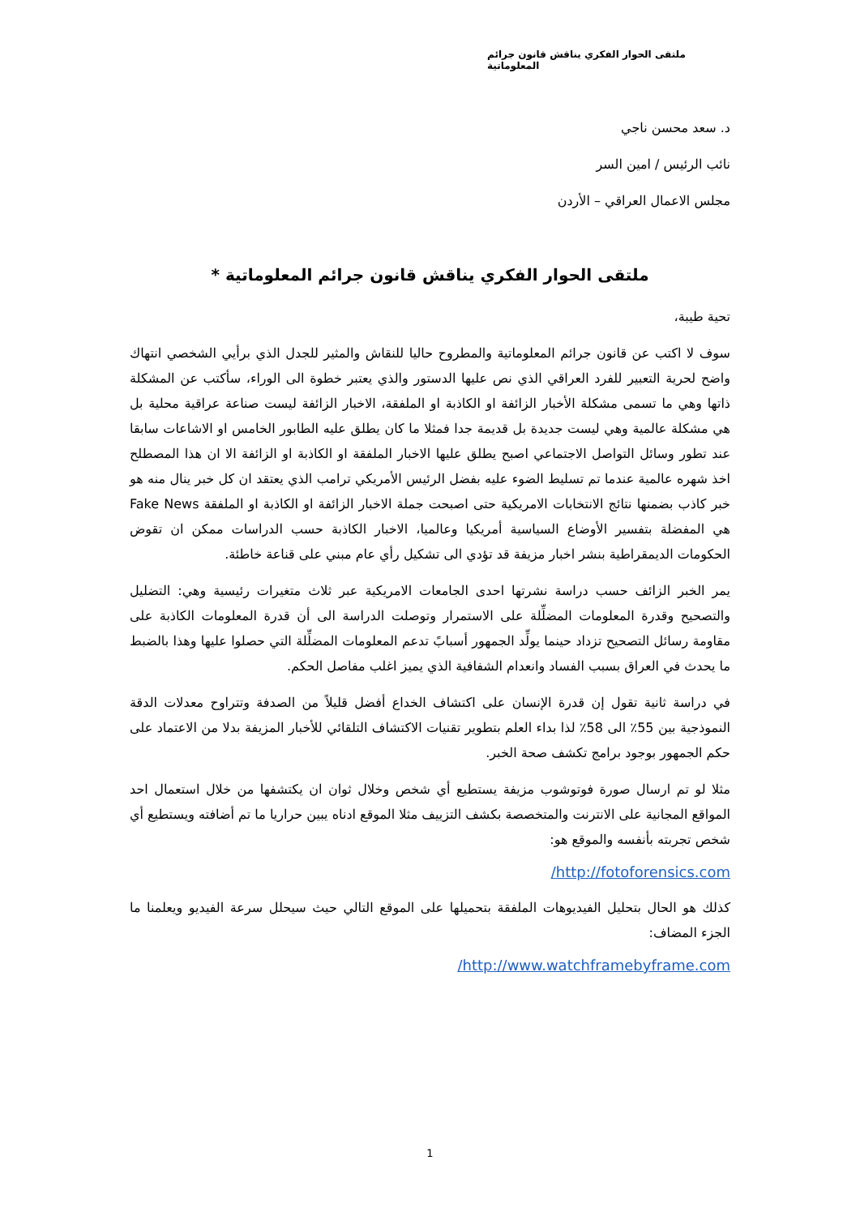ملتقى الحوار الفكري يناقش قانون جرائم المعلوماتية
د. سعد محسن ناجي
نائب الرئيس / امين السر
مجلس الاعمال العراقي – الأردن
ملتقى الحوار الفكري يناقش قانون جرائم المعلوماتية *
تحية طيبة،
سوف لا اكتب عن قانون جرائم المعلوماتية والمطروح حاليا للنقاش والمثير للجدل الذي برأيي الشخصي انتهاك واضح لحرية التعبير للفرد العراقي الذي نص عليها الدستور والذي يعتبر خطوة الى الوراء، سأكتب عن المشكلة ذاتها وهي ما تسمى مشكلة الأخبار الزائفة او الكاذبة او الملفقة، الاخبار الزائفة ليست صناعة عراقية محلية بل هي مشكلة عالمية وهي ليست جديدة بل قديمة جدا فمثلا ما كان يطلق عليه الطابور الخامس او الاشاعات سابقا عند تطور وسائل التواصل الاجتماعي اصبح يطلق عليها الاخبار الملفقة او الكاذبة او الزائفة الا ان هذا المصطلح اخذ شهره عالمية عندما تم تسليط الضوء عليه بفضل الرئيس الأمريكي ترامب الذي يعتقد ان كل خبر ينال منه هو خبر كاذب بضمنها نتائج الانتخابات الامريكية حتى اصبحت جملة الاخبار الزائفة او الكاذبة او الملفقة Fake News هي المفضلة بتفسير الأوضاع السياسية أمريكيا وعالميا، الاخبار الكاذبة حسب الدراسات ممكن ان تقوض الحكومات الديمقراطية بنشر اخبار مزيفة قد تؤدي الى تشكيل رأي عام مبني على قناعة خاطئة.
يمر الخبر الزائف حسب دراسة نشرتها احدى الجامعات الامريكية عبر ثلاث متغيرات رئيسية وهي: التضليل والتصحيح وقدرة المعلومات المضلِّلة على الاستمرار وتوصلت الدراسة الى أن قدرة المعلومات الكاذبة على مقاومة رسائل التصحيح تزداد حينما يولِّد الجمهور أسبابً تدعم المعلومات المضلِّلة التي حصلوا عليها وهذا بالضبط ما يحدث في العراق بسبب الفساد وانعدام الشفافية الذي يميز اغلب مفاصل الحكم.
في دراسة ثانية تقول إن قدرة الإنسان على اكتشاف الخداع أفضل قليلاً من الصدفة وتتراوح معدلات الدقة النموذجية بين 55٪ الى 58٪ لذا بداء العلم بتطوير تقنيات الاكتشاف التلقائي للأخبار المزيفة بدلا من الاعتماد على حكم الجمهور بوجود برامج تكشف صحة الخبر.
مثلا لو تم ارسال صورة فوتوشوب مزيفة يستطيع أي شخص وخلال ثوان ان يكتشفها من خلال استعمال احد المواقع المجانية على الانترنت والمتخصصة بكشف التزييف مثلا الموقع ادناه يبين حراريا ما تم أضافته ويستطيع أي شخص تجربته بأنفسه والموقع هو:
http://fotoforensics.com/
كذلك هو الحال بتحليل الفيديوهات الملفقة بتحميلها على الموقع التالي حيث سيحلل سرعة الفيديو ويعلمنا ما الجزء المضاف:
http://www.watchframebyframe.com/
1